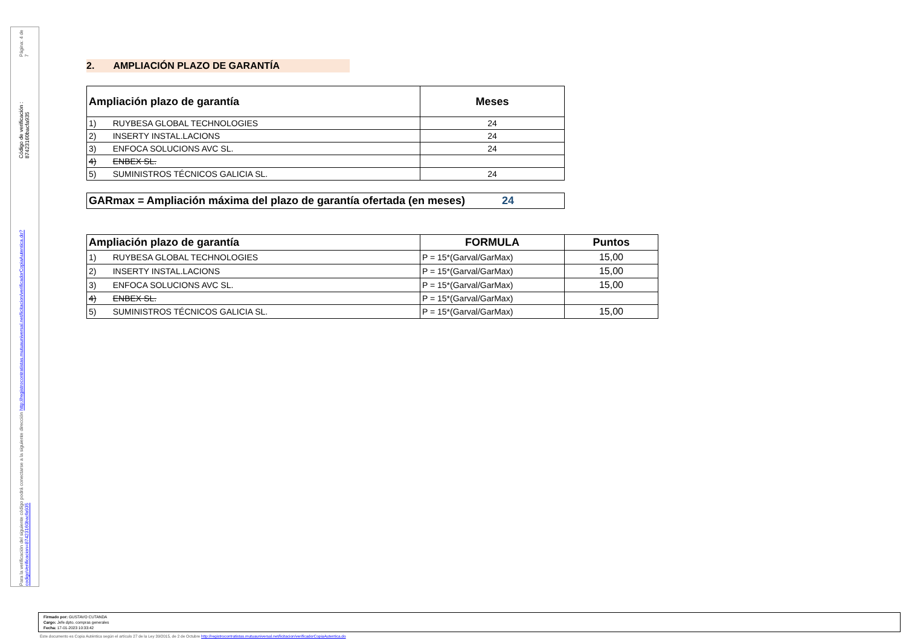Página: 4 de 7
Código de verificación : 87423160bacfa935
Para la verificación del siguiente código podrá conectarse a la siguiente dirección http://registrocontratistas.mutuauniversal.net/licitacion/verificadorCopiaAutentica.do?codigoVerificacion=87423160bacfa935
2. AMPLIACIÓN PLAZO DE GARANTÍA
| Ampliación plazo de garantía | Meses |
| --- | --- |
| 1) RUYBESA GLOBAL TECHNOLOGIES | 24 |
| 2) INSERTY INSTAL.LACIONS | 24 |
| 3) ENFOCA SOLUCIONS AVC SL. | 24 |
| 4) ENBEX SL. | |
| 5) SUMINISTROS TÉCNICOS GALICIA SL. | 24 |
| GARmax = Ampliación máxima del plazo de garantía ofertada (en meses) | 24 |
| --- | --- |
| Ampliación plazo de garantía | FORMULA | Puntos |
| --- | --- | --- |
| 1) RUYBESA GLOBAL TECHNOLOGIES | P = 15*(Garval/GarMax) | 15,00 |
| 2) INSERTY INSTAL.LACIONS | P = 15*(Garval/GarMax) | 15,00 |
| 3) ENFOCA SOLUCIONS AVC SL. | P = 15*(Garval/GarMax) | 15,00 |
| 4) ENBEX SL. | P = 15*(Garval/GarMax) | |
| 5) SUMINISTROS TÉCNICOS GALICIA SL. | P = 15*(Garval/GarMax) | 15,00 |
Firmado por: GUSTAVO CUTANDA
Cargo: Jefe dpto. compras generales
Fecha: 17-01-2023 10:33:42
Este documento es Copia Auténtica según el artículo 27 de la Ley 39/2015, de 2 de Octubre http://registrocontratistas.mutuauniversal.net/licitacion/verificadorCopiaAutentica.do